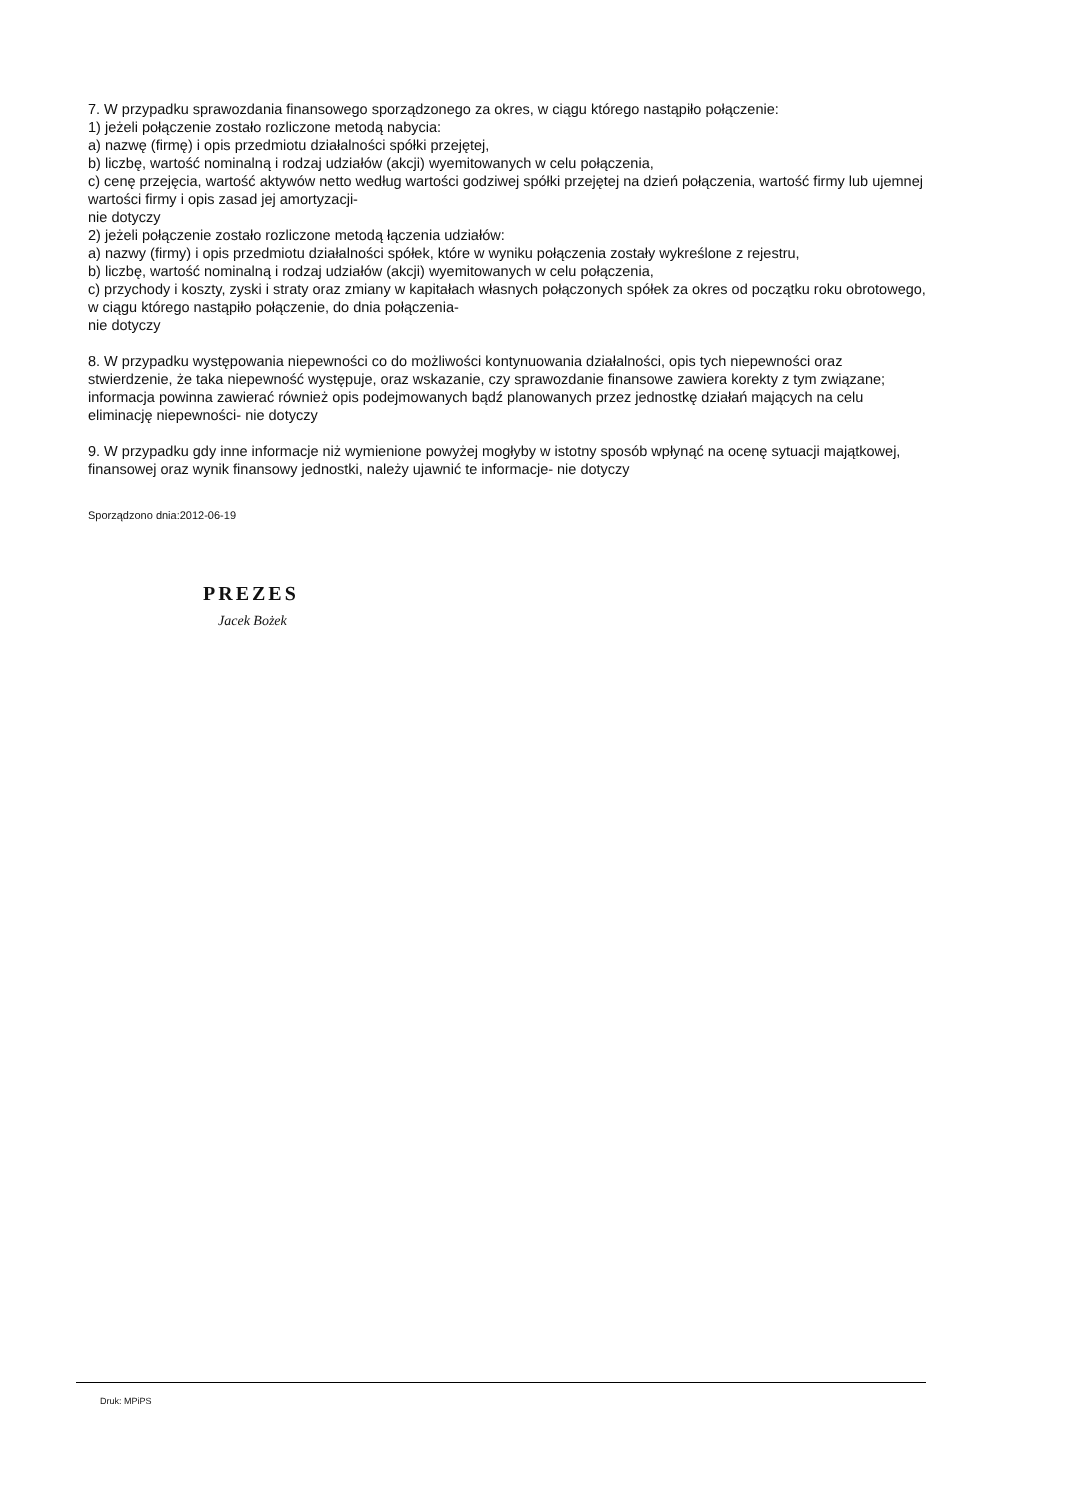7. W przypadku sprawozdania finansowego sporządzonego za okres, w ciągu którego nastąpiło połączenie:
1) jeżeli połączenie zostało rozliczone metodą nabycia:
a) nazwę (firmę) i opis przedmiotu działalności spółki przejętej,
b) liczbę, wartość nominalną i rodzaj udziałów (akcji) wyemitowanych w celu połączenia,
c) cenę przejęcia, wartość aktywów netto według wartości godziwej spółki przejętej na dzień połączenia, wartość firmy lub ujemnej wartości firmy i opis zasad jej amortyzacji-
nie dotyczy
2) jeżeli połączenie zostało rozliczone metodą łączenia udziałów:
a) nazwy (firmy) i opis przedmiotu działalności spółek, które w wyniku połączenia zostały wykreślone z rejestru,
b) liczbę, wartość nominalną i rodzaj udziałów (akcji) wyemitowanych w celu połączenia,
c) przychody i koszty, zyski i straty oraz zmiany w kapitałach własnych połączonych spółek za okres od początku roku obrotowego, w ciągu którego nastąpiło połączenie, do dnia połączenia-
nie dotyczy
8. W przypadku występowania niepewności co do możliwości kontynuowania działalności, opis tych niepewności oraz stwierdzenie, że taka niepewność występuje, oraz wskazanie, czy sprawozdanie finansowe zawiera korekty z tym związane; informacja powinna zawierać również opis podejmowanych bądź planowanych przez jednostkę działań mających na celu eliminację niepewności- nie dotyczy
9. W przypadku gdy inne informacje niż wymienione powyżej mogłyby w istotny sposób wpłynąć na ocenę sytuacji majątkowej, finansowej oraz wynik finansowy jednostki, należy ujawnić te informacje- nie dotyczy
Sporządzono dnia:2012-06-19
PREZES
Jacek Bożek
Druk: MPiPS